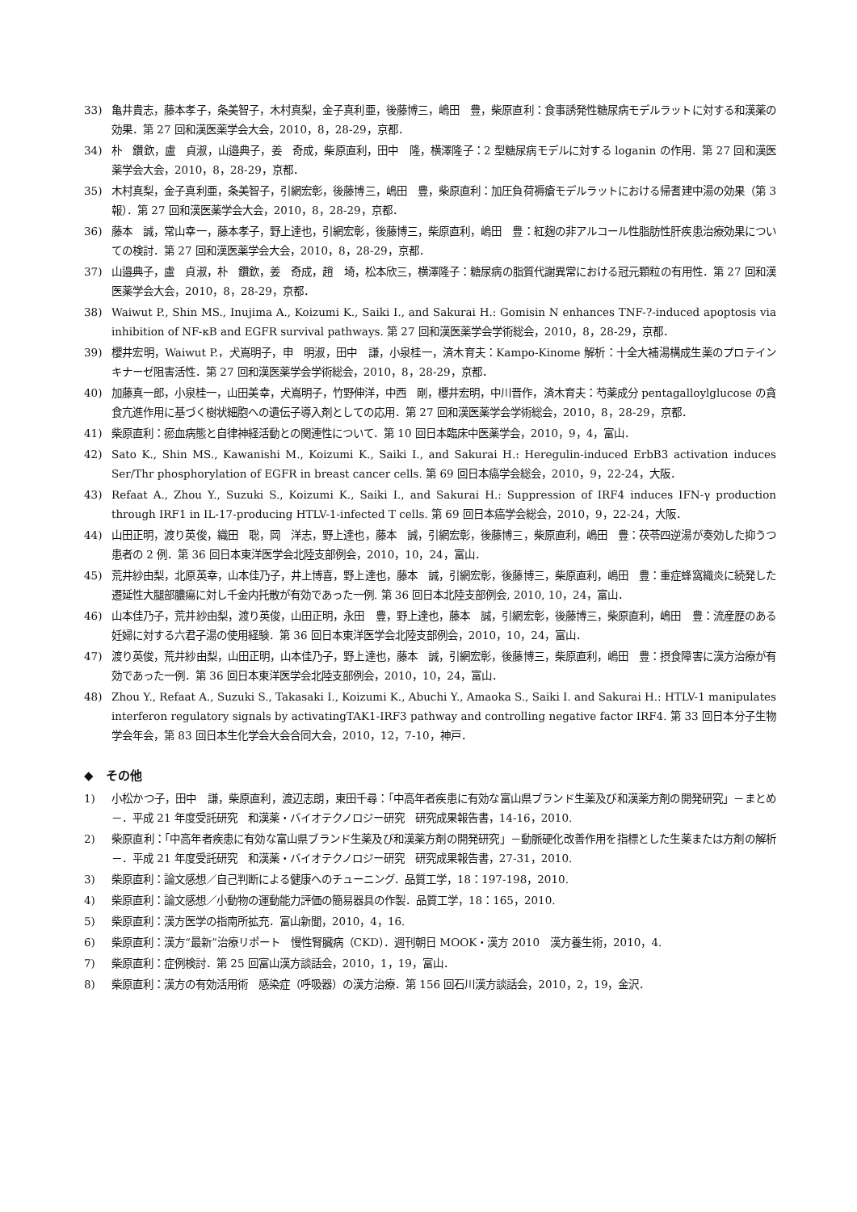33) 亀井貴志，藤本孝子，条美智子，木村真梨，金子真利亜，後藤博三，嶋田　豊，柴原直利：食事誘発性糖尿病モデルラットに対する和漢薬の効果．第 27 回和漢医薬学会大会，2010，8，28-29，京都．
34) 朴　鑽欽，盧　貞淑，山邉典子，姜　奇成，柴原直利，田中　隆，横澤隆子：2 型糖尿病モデルに対する loganin の作用．第 27 回和漢医薬学会大会，2010，8，28-29，京都．
35) 木村真梨，金子真利亜，条美智子，引網宏彰，後藤博三，嶋田　豊，柴原直利：加圧負荷褥瘡モデルラットにおける帰耆建中湯の効果（第 3 報）．第 27 回和漢医薬学会大会，2010，8，28-29，京都．
36) 藤本　誠，常山幸一，藤本孝子，野上達也，引網宏彰，後藤博三，柴原直利，嶋田　豊：紅麹の非アルコール性脂肪性肝疾患治療効果についての検討．第 27 回和漢医薬学会大会，2010，8，28-29，京都．
37) 山邉典子，盧　貞淑，朴　鑽欽，姜　奇成，趙　埼，松本欣三，横澤隆子：糖尿病の脂質代謝異常における冠元顆粒の有用性．第 27 回和漢医薬学会大会，2010，8，28-29，京都．
38) Waiwut P., Shin MS., Inujima A., Koizumi K., Saiki I., and Sakurai H.: Gomisin N enhances TNF-?-induced apoptosis via inhibition of NF-κB and EGFR survival pathways. 第 27 回和漢医薬学会学術総会，2010，8，28-29，京都．
39) 櫻井宏明，Waiwut P.，犬嶌明子，申　明淑，田中　謙，小泉桂一，済木育夫：Kampo-Kinome 解析：十全大補湯構成生薬のプロテインキナーゼ阻害活性．第 27 回和漢医薬学会学術総会，2010，8，28-29，京都．
40) 加藤真一郎，小泉桂一，山田美幸，犬嶌明子，竹野伸洋，中西　剛，櫻井宏明，中川晋作，済木育夫：芍薬成分 pentagalloylglucose の貪食亢進作用に基づく樹状細胞への遺伝子導入剤としての応用．第 27 回和漢医薬学会学術総会，2010，8，28-29，京都．
41) 柴原直利：瘀血病態と自律神経活動との関連性について．第 10 回日本臨床中医薬学会，2010，9，4，富山．
42) Sato K., Shin MS., Kawanishi M., Koizumi K., Saiki I., and Sakurai H.: Heregulin-induced ErbB3 activation induces Ser/Thr phosphorylation of EGFR in breast cancer cells. 第 69 回日本癌学会総会，2010，9，22-24，大阪．
43) Refaat A., Zhou Y., Suzuki S., Koizumi K., Saiki I., and Sakurai H.: Suppression of IRF4 induces IFN-γ production through IRF1 in IL-17-producing HTLV-1-infected T cells. 第 69 回日本癌学会総会，2010，9，22-24，大阪．
44) 山田正明，渡り英俊，織田　聡，岡　洋志，野上達也，藤本　誠，引網宏彰，後藤博三，柴原直利，嶋田　豊：茯苓四逆湯が奏効した抑うつ患者の 2 例．第 36 回日本東洋医学会北陸支部例会，2010，10，24，富山．
45) 荒井紗由梨，北原英幸，山本佳乃子，井上博喜，野上達也，藤本　誠，引網宏彰，後藤博三，柴原直利，嶋田　豊：重症蜂窩織炎に続発した遷延性大腿部膿瘍に対し千金内托散が有効であった一例. 第 36 回日本北陸支部例会, 2010, 10，24，富山．
46) 山本佳乃子，荒井紗由梨，渡り英俊，山田正明，永田　豊，野上達也，藤本　誠，引網宏彰，後藤博三，柴原直利，嶋田　豊：流産歴のある妊婦に対する六君子湯の使用経験．第 36 回日本東洋医学会北陸支部例会，2010，10，24，富山．
47) 渡り英俊，荒井紗由梨，山田正明，山本佳乃子，野上達也，藤本　誠，引網宏彰，後藤博三，柴原直利，嶋田　豊：摂食障害に漢方治療が有効であった一例．第 36 回日本東洋医学会北陸支部例会，2010，10，24，富山．
48) Zhou Y., Refaat A., Suzuki S., Takasaki I., Koizumi K., Abuchi Y., Amaoka S., Saiki I. and Sakurai H.: HTLV-1 manipulates interferon regulatory signals by activatingTAK1-IRF3 pathway and controlling negative factor IRF4. 第 33 回日本分子生物学会年会，第 83 回日本生化学会大会合同大会，2010，12，7-10，神戸．
◆　その他
1) 小松かつ子，田中　謙，柴原直利，渡辺志朗，東田千尋：「中高年者疾患に有効な富山県ブランド生薬及び和漢薬方剤の開発研究」－まとめ－．平成 21 年度受託研究　和漢薬・バイオテクノロジー研究　研究成果報告書，14-16，2010.
2) 柴原直利：「中高年者疾患に有効な富山県ブランド生薬及び和漢薬方剤の開発研究」－動脈硬化改善作用を指標とした生薬または方剤の解析－．平成 21 年度受託研究　和漢薬・バイオテクノロジー研究　研究成果報告書，27-31，2010.
3) 柴原直利：論文感想／自己判断による健康へのチューニング．品質工学，18：197-198，2010.
4) 柴原直利：論文感想／小動物の運動能力評価の簡易器具の作製．品質工学，18：165，2010.
5) 柴原直利：漢方医学の指南所拡充．富山新聞，2010，4，16.
6) 柴原直利：漢方“最新”治療リポート　慢性腎臓病（CKD）．週刊朝日 MOOK・漢方 2010　漢方養生術，2010，4.
7) 柴原直利：症例検討．第 25 回富山漢方談話会，2010，1，19，富山．
8) 柴原直利：漢方の有効活用術　感染症（呼吸器）の漢方治療．第 156 回石川漢方談話会，2010，2，19，金沢．